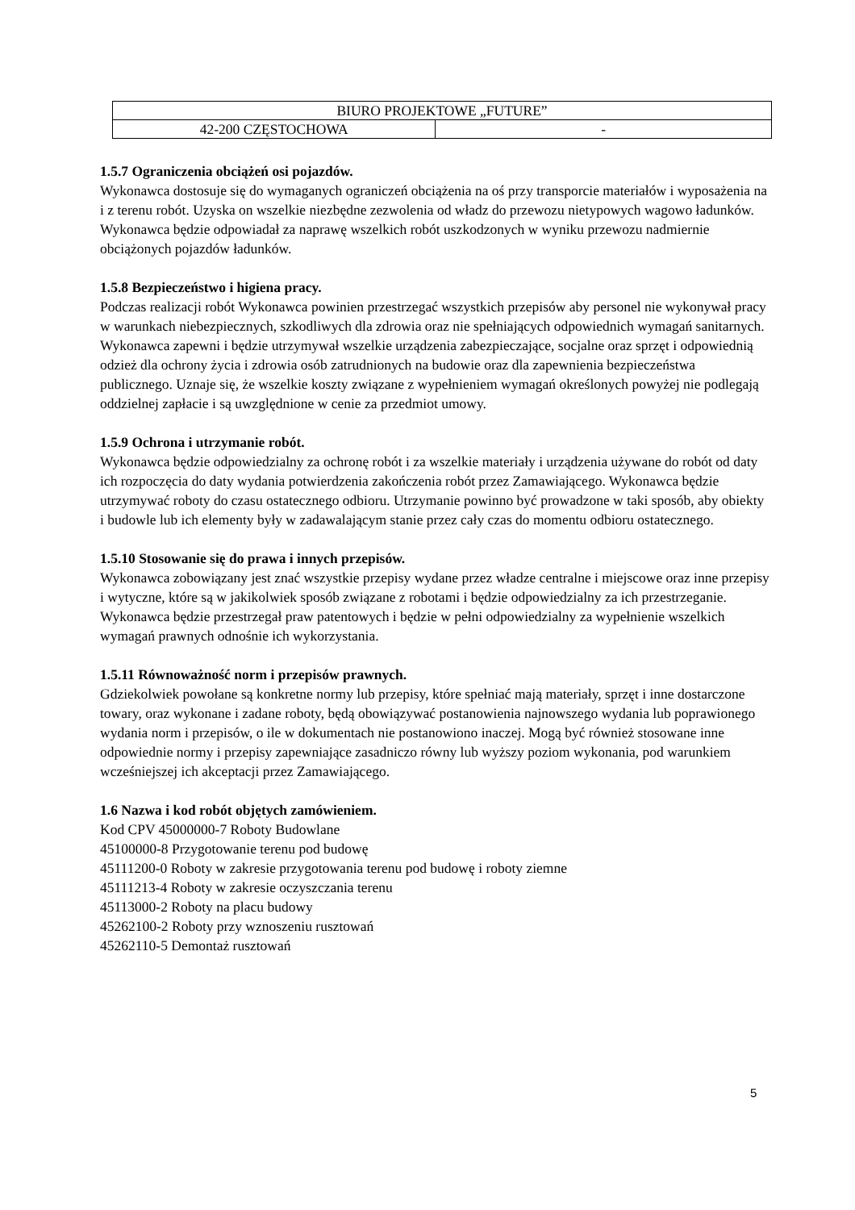| BIURO PROJEKTOWE „FUTURE” | |
| 42-200 CZĘSTOCHOWA | - |
1.5.7 Ograniczenia obciążeń osi pojazdów.
Wykonawca dostosuje się do wymaganych ograniczeń obciążenia na oś przy transporcie materiałów i wyposażenia na i z terenu robót. Uzyska on wszelkie niezbędne zezwolenia od władz do przewozu nietypowych wagowo ładunków. Wykonawca będzie odpowiadał za naprawę wszelkich robót uszkodzonych w wyniku przewozu nadmiernie obciążonych pojazdów ładunków.
1.5.8 Bezpieczeństwo i higiena pracy.
Podczas realizacji robót Wykonawca powinien przestrzegać wszystkich przepisów aby personel nie wykonywał pracy w warunkach niebezpiecznych, szkodliwych dla zdrowia oraz nie spełniających odpowiednich wymagań sanitarnych. Wykonawca zapewni i będzie utrzymywał wszelkie urządzenia zabezpieczające, socjalne oraz sprzęt i odpowiednią odzież dla ochrony życia i zdrowia osób zatrudnionych na budowie oraz dla zapewnienia bezpieczeństwa publicznego. Uznaje się, że wszelkie koszty związane z wypełnieniem wymagań określonych powyżej nie podlegają oddzielnej zapłacie i są uwzględnione w cenie za przedmiot umowy.
1.5.9 Ochrona i utrzymanie robót.
Wykonawca będzie odpowiedzialny za ochronę robót i za wszelkie materiały i urządzenia używane do robót od daty ich rozpoczęcia do daty wydania potwierdzenia zakończenia robót przez Zamawiającego. Wykonawca będzie utrzymywać roboty do czasu ostatecznego odbioru. Utrzymanie powinno być prowadzone w taki sposób, aby obiekty i budowle lub ich elementy były w zadawalającym stanie przez cały czas do momentu odbioru ostatecznego.
1.5.10 Stosowanie się do prawa i innych przepisów.
Wykonawca zobowiązany jest znać wszystkie przepisy wydane przez władze centralne i miejscowe oraz inne przepisy i wytyczne, które są w jakikolwiek sposób związane z robotami i będzie odpowiedzialny za ich przestrzeganie. Wykonawca będzie przestrzegał praw patentowych i będzie w pełni odpowiedzialny za wypełnienie wszelkich wymagań prawnych odnośnie ich wykorzystania.
1.5.11 Równoważność norm i przepisów prawnych.
Gdziekolwiek powołane są konkretne normy lub przepisy, które spełniać mają materiały, sprzęt i inne dostarczone towary, oraz wykonane i zadane roboty, będą obowiązywać postanowienia najnowszego wydania lub poprawionego wydania norm i przepisów, o ile w dokumentach nie postanowiono inaczej. Mogą być również stosowane inne odpowiednie normy i przepisy zapewniające zasadniczo równy lub wyższy poziom wykonania, pod warunkiem wcześniejszej ich akceptacji przez Zamawiającego.
1.6 Nazwa i kod robót objętych zamówieniem.
Kod CPV 45000000-7 Roboty Budowlane
45100000-8 Przygotowanie terenu pod budowę
45111200-0 Roboty w zakresie przygotowania terenu pod budowę i roboty ziemne
45111213-4 Roboty w zakresie oczyszczania terenu
45113000-2 Roboty na placu budowy
45262100-2 Roboty przy wznoszeniu rusztowań
45262110-5 Demontaż rusztowań
5